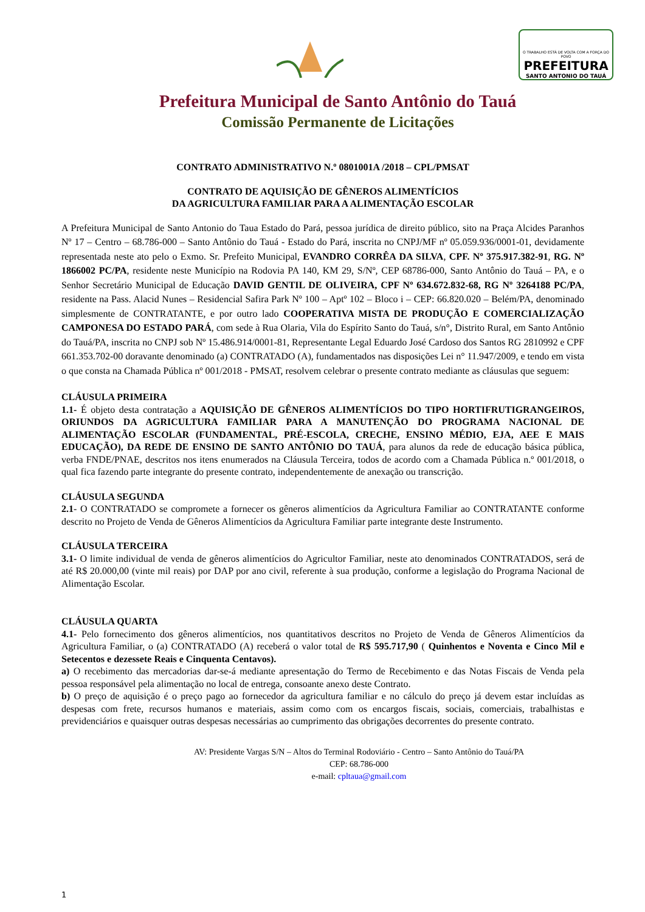O TRABALHO ESTÁ DE VOLTA COM A FORÇA DO POVO
PREFEITURA
SANTO ANTONIO DO TAUÁ
Prefeitura Municipal de Santo Antônio do Tauá
Comissão Permanente de Licitações
CONTRATO ADMINISTRATIVO N.º 0801001A /2018 – CPL/PMSAT
CONTRATO DE AQUISIÇÃO DE GÊNEROS ALIMENTÍCIOS
DA AGRICULTURA FAMILIAR PARA A ALIMENTAÇÃO ESCOLAR
A Prefeitura Municipal de Santo Antonio do Taua Estado do Pará, pessoa jurídica de direito público, sito na Praça Alcides Paranhos Nº 17 – Centro – 68.786-000 – Santo Antônio do Tauá - Estado do Pará, inscrita no CNPJ/MF nº 05.059.936/0001-01, devidamente representada neste ato pelo o Exmo. Sr. Prefeito Municipal, EVANDRO CORRÊA DA SILVA, CPF. Nº 375.917.382-91, RG. Nº 1866002 PC/PA, residente neste Município na Rodovia PA 140, KM 29, S/Nº, CEP 68786-000, Santo Antônio do Tauá – PA, e o Senhor Secretário Municipal de Educação DAVID GENTIL DE OLIVEIRA, CPF Nº 634.672.832-68, RG Nº 3264188 PC/PA, residente na Pass. Alacid Nunes – Residencial Safira Park Nº 100 – Aptº 102 – Bloco i – CEP: 66.820.020 – Belém/PA, denominado simplesmente de CONTRATANTE, e por outro lado COOPERATIVA MISTA DE PRODUÇÃO E COMERCIALIZAÇÃO CAMPONESA DO ESTADO PARÁ, com sede à Rua Olaria, Vila do Espírito Santo do Tauá, s/n°, Distrito Rural, em Santo Antônio do Tauá/PA, inscrita no CNPJ sob Nº 15.486.914/0001-81, Representante Legal Eduardo José Cardoso dos Santos RG 2810992 e CPF 661.353.702-00 doravante denominado (a) CONTRATADO (A), fundamentados nas disposições Lei n° 11.947/2009, e tendo em vista o que consta na Chamada Pública nº 001/2018 - PMSAT, resolvem celebrar o presente contrato mediante as cláusulas que seguem:
CLÁUSULA PRIMEIRA
1.1- É objeto desta contratação a AQUISIÇÃO DE GÊNEROS ALIMENTÍCIOS DO TIPO HORTIFRUTIGRANGEIROS, ORIUNDOS DA AGRICULTURA FAMILIAR PARA A MANUTENÇÃO DO PROGRAMA NACIONAL DE ALIMENTAÇÃO ESCOLAR (FUNDAMENTAL, PRÉ-ESCOLA, CRECHE, ENSINO MÉDIO, EJA, AEE E MAIS EDUCAÇÃO), DA REDE DE ENSINO DE SANTO ANTÔNIO DO TAUÁ, para alunos da rede de educação básica pública, verba FNDE/PNAE, descritos nos itens enumerados na Cláusula Terceira, todos de acordo com a Chamada Pública n.º 001/2018, o qual fica fazendo parte integrante do presente contrato, independentemente de anexação ou transcrição.
CLÁUSULA SEGUNDA
2.1- O CONTRATADO se compromete a fornecer os gêneros alimentícios da Agricultura Familiar ao CONTRATANTE conforme descrito no Projeto de Venda de Gêneros Alimentícios da Agricultura Familiar parte integrante deste Instrumento.
CLÁUSULA TERCEIRA
3.1- O limite individual de venda de gêneros alimentícios do Agricultor Familiar, neste ato denominados CONTRATADOS, será de até R$ 20.000,00 (vinte mil reais) por DAP por ano civil, referente à sua produção, conforme a legislação do Programa Nacional de Alimentação Escolar.
CLÁUSULA QUARTA
4.1- Pelo fornecimento dos gêneros alimentícios, nos quantitativos descritos no Projeto de Venda de Gêneros Alimentícios da Agricultura Familiar, o (a) CONTRATADO (A) receberá o valor total de R$ 595.717,90 ( Quinhentos e Noventa e Cinco Mil e Setecentos e dezessete Reais e Cinquenta Centavos).
a) O recebimento das mercadorias dar-se-á mediante apresentação do Termo de Recebimento e das Notas Fiscais de Venda pela pessoa responsável pela alimentação no local de entrega, consoante anexo deste Contrato.
b) O preço de aquisição é o preço pago ao fornecedor da agricultura familiar e no cálculo do preço já devem estar incluídas as despesas com frete, recursos humanos e materiais, assim como com os encargos fiscais, sociais, comerciais, trabalhistas e previdenciários e quaisquer outras despesas necessárias ao cumprimento das obrigações decorrentes do presente contrato.
AV: Presidente Vargas S/N – Altos do Terminal Rodoviário - Centro – Santo Antônio do Tauá/PA
CEP: 68.786-000
e-mail: cpltaua@gmail.com
1